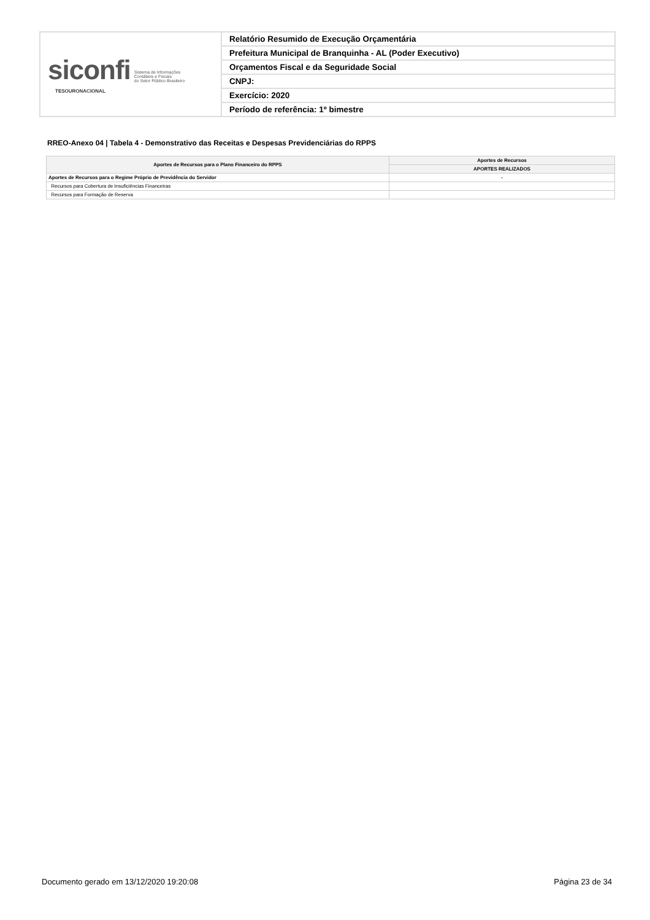| siconfi Sistema de Informações Contábeis e Fiscais do Setor Público Brasileiro TESOURONACIONAL | Relatório Resumido de Execução Orçamentária |
| | Prefeitura Municipal de Branquinha - AL (Poder Executivo) |
| | Orçamentos Fiscal e da Seguridade Social |
| | CNPJ: |
| | Exercício: 2020 |
| | Período de referência: 1º bimestre |
RREO-Anexo 04 | Tabela 4 - Demonstrativo das Receitas e Despesas Previdenciárias do RPPS
| Aportes de Recursos para o Plano Financeiro do RPPS | Aportes de Recursos |
| --- | --- |
| | APORTES REALIZADOS |
| Aportes de Recursos para o Regime Próprio de Previdência do Servidor | - |
| Recursos para Cobertura de Insuficiências Financeiras | |
| Recursos para Formação de Reserva | |
Documento gerado em 13/12/2020 19:20:08 Página 23 de 34